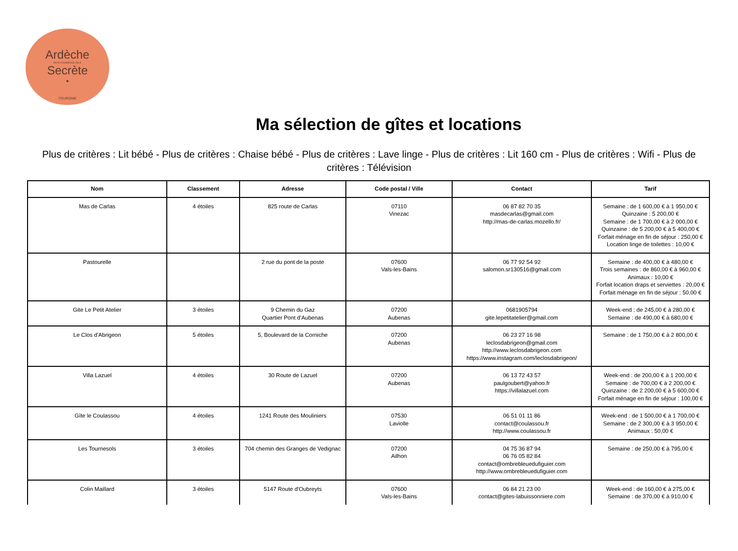Ardèche
PAYS D'AUBENAS VALS
Secrète
•
TOURISME
Ma sélection de gîtes et locations
Plus de critères : Lit bébé - Plus de critères : Chaise bébé - Plus de critères : Lave linge - Plus de critères : Lit 160 cm - Plus de critères : Wifi - Plus de critères : Télévision
| Nom | Classement | Adresse | Code postal / Ville | Contact | Tarif |
| --- | --- | --- | --- | --- | --- |
| Mas de Carlas | 4 étoiles | 825 route de Carlas | 07110 Vinezac | 06 87 82 70 35 masdecarlas@gmail.com http://mas-de-carlas.mozello.fr/ | Semaine : de 1 600,00 € à 1 950,00 € Quinzaine : 5 200,00 € Semaine : de 1 700,00 € à 2 000,00 € Quinzaine : de 5 200,00 € à 5 400,00 € Forfait ménage en fin de séjour : 250,00 € Location linge de toilettes : 10,00 € |
| Pastourelle | | 2 rue du pont de la poste | 07600 Vals-les-Bains | 06 77 92 54 92 salomon.sr130516@gmail.com | Semaine : de 400,00 € à 480,00 € Trois semaines : de 860,00 € à 960,00 € Animaux : 10,00 € Forfait location draps et serviettes : 20,00 € Forfait ménage en fin de séjour : 50,00 € |
| Gite Le Petit Atelier | 3 étoiles | 9 Chemin du Gaz Quartier Pont d'Aubenas | 07200 Aubenas | 0681905794 gite.lepetitatelier@gmail.com | Week-end : de 245,00 € à 280,00 € Semaine : de 490,00 € à 680,00 € |
| Le Clos d'Abrigeon | 5 étoiles | 5, Boulevard de la Corniche | 07200 Aubenas | 06 23 27 16 98 leclosdabrigeon@gmail.com http://www.leclosdabrigeon.com https://www.instagram.com/leclosdabrigeon/ | Semaine : de 1 750,00 € à 2 800,00 € |
| Villa Lazuel | 4 étoiles | 30 Route de Lazuel | 07200 Aubenas | 06 13 72 43 57 paulgoubert@yahoo.fr https://villalazuel.com | Week-end : de 200,00 € à 1 200,00 € Semaine : de 700,00 € à 2 200,00 € Quinzaine : de 2 200,00 € à 5 600,00 € Forfait ménage en fin de séjour : 100,00 € |
| Gîte le Coulassou | 4 étoiles | 1241 Route des Mouliniers | 07530 Laviolle | 06 51 01 11 86 contact@coulassou.fr http://www.coulassou.fr | Week-end : de 1 500,00 € à 1 700,00 € Semaine : de 2 300,00 € à 3 950,00 € Animaux : 50,00 € |
| Les Tournesols | 3 étoiles | 704 chemin des Granges de Vedignac | 07200 Ailhon | 04 75 36 87 94 06 76 05 82 84 contact@ombrebleuedufiguier.com http://www.ombrebleuedufiguier.com | Semaine : de 250,00 € à 795,00 € |
| Colin Maillard | 3 étoiles | 5147 Route d'Oubreyts | 07600 Vals-les-Bains | 06 84 21 23 00 contact@gites-labuissonniere.com | Week-end : de 160,00 € à 275,00 € Semaine : de 370,00 € à 910,00 € |